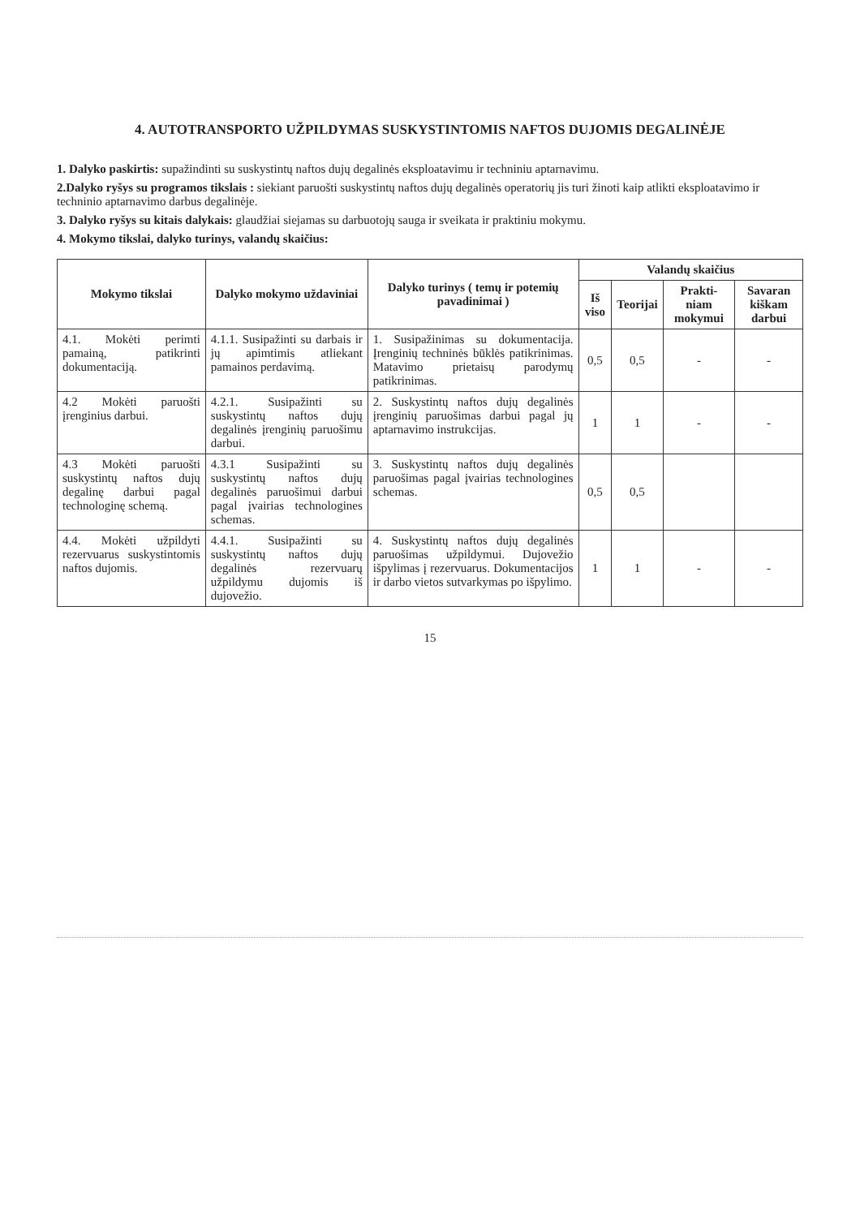4. AUTOTRANSPORTO UŽPILDYMAS SUSKYSTINTOMIS NAFTOS DUJOMIS DEGALINĖJE
1. Dalyko paskirtis: supažindinti su suskystintų naftos dujų degalinės eksploatavimu ir techniniu aptarnavimu.
2.Dalyko ryšys su programos tikslais : siekiant paruošti suskystintų naftos dujų degalinės operatorių jis turi žinoti kaip atlikti eksploatavimo ir techninio aptarnavimo darbus degalinėje.
3. Dalyko ryšys su kitais dalykais: glaudžiai siejamas su darbuotojų sauga ir sveikata ir praktiniu mokymu.
4. Mokymo tikslai, dalyko turinys, valandų skaičius:
| Mokymo tikslai | Dalyko mokymo uždaviniai | Dalyko turinys ( temų ir potemių pavadinimai ) | Valandų skaičius | | | |
| --- | --- | --- | --- | --- | --- | --- |
| | | | Iš viso | Teorijai | Prakti-niam mokymui | Savaran kiškam darbui |
| 4.1. Mokėti perimti pamainą, patikrinti dokumentaciją. | 4.1.1. Susipažinti su darbais ir jų apimtimis atliekant pamainos perdavimą. | 1. Susipažinimas su dokumentacija. Įrenginių techninės būklės patikrinimas. Matavimo prietaisų parodymų patikrinimas. | 0,5 | 0,5 | - | - |
| 4.2 Mokėti paruošti įrenginius darbui. | 4.2.1. Susipažinti su suskystintų naftos dujų degalinės įrenginių paruošimu darbui. | 2. Suskystintų naftos dujų degalinės įrenginių paruošimas darbui pagal jų aptarnavimo instrukcijas. | 1 | 1 | - | - |
| 4.3 Mokėti paruošti suskystintų naftos dujų degalinę darbui pagal technologinę schemą. | 4.3.1 Susipažinti su suskystintų naftos dujų degalinės paruošimui darbui pagal įvairias technologines schemas. | 3. Suskystintų naftos dujų degalinės paruošimas pagal įvairias technologines schemas. | 0,5 | 0,5 | | |
| 4.4. Mokėti užpildyti rezervuarus suskystintomis naftos dujomis. | 4.4.1. Susipažinti su suskystintų naftos dujų degalinės rezervuarų užpildymu dujomis iš dujovežio. | 4. Suskystintų naftos dujų degalinės paruošimas užpildymui. Dujovežio išpylimas į rezervuarus. Dokumentacijos ir darbo vietos sutvarkymas po išpylimo. | 1 | 1 | - | - |
15